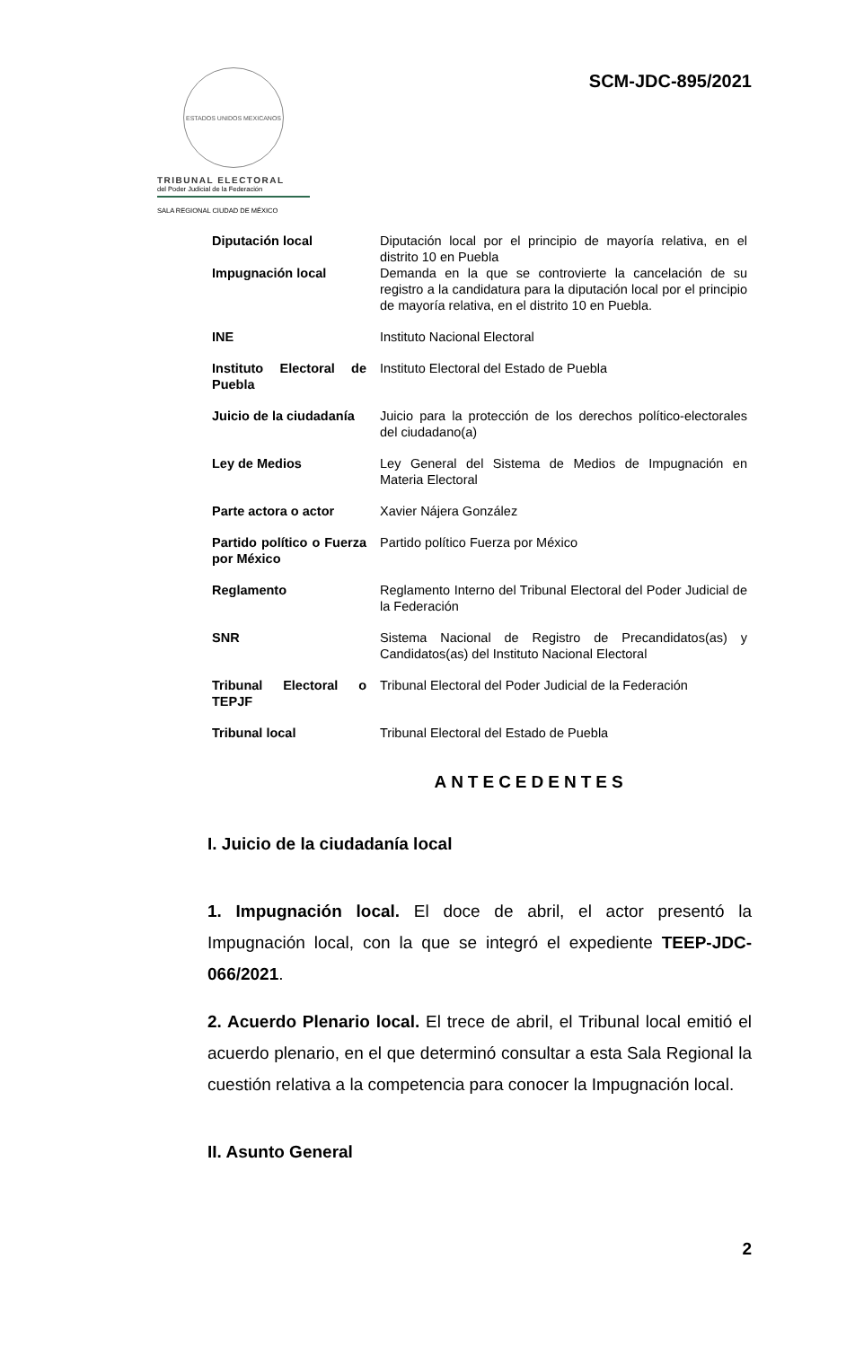ESTADOS UNIDOS MEXICANOS
TRIBUNAL ELECTORAL
del Poder Judicial de la Federación
SALA REGIONAL CIUDAD DE MÉXICO
SCM-JDC-895/2021
| Diputación local | Diputación local por el principio de mayoría relativa, en el distrito 10 en Puebla |
| Impugnación local | Demanda en la que se controvierte la cancelación de su registro a la candidatura para la diputación local por el principio de mayoría relativa, en el distrito 10 en Puebla. |
| INE | Instituto Nacional Electoral |
| Instituto Electoral de Puebla | Instituto Electoral del Estado de Puebla |
| Juicio de la ciudadanía | Juicio para la protección de los derechos político-electorales del ciudadano(a) |
| Ley de Medios | Ley General del Sistema de Medios de Impugnación en Materia Electoral |
| Parte actora o actor | Xavier Nájera González |
| Partido político o Fuerza por México | Partido político Fuerza por México |
| Reglamento | Reglamento Interno del Tribunal Electoral del Poder Judicial de la Federación |
| SNR | Sistema Nacional de Registro de Precandidatos(as) y Candidatos(as) del Instituto Nacional Electoral |
| Tribunal Electoral o TEPJF | Tribunal Electoral del Poder Judicial de la Federación |
| Tribunal local | Tribunal Electoral del Estado de Puebla |
ANTECEDENTES
I. Juicio de la ciudadanía local
1. Impugnación local. El doce de abril, el actor presentó la Impugnación local, con la que se integró el expediente TEEP-JDC-066/2021.
2. Acuerdo Plenario local. El trece de abril, el Tribunal local emitió el acuerdo plenario, en el que determinó consultar a esta Sala Regional la cuestión relativa a la competencia para conocer la Impugnación local.
II. Asunto General
2